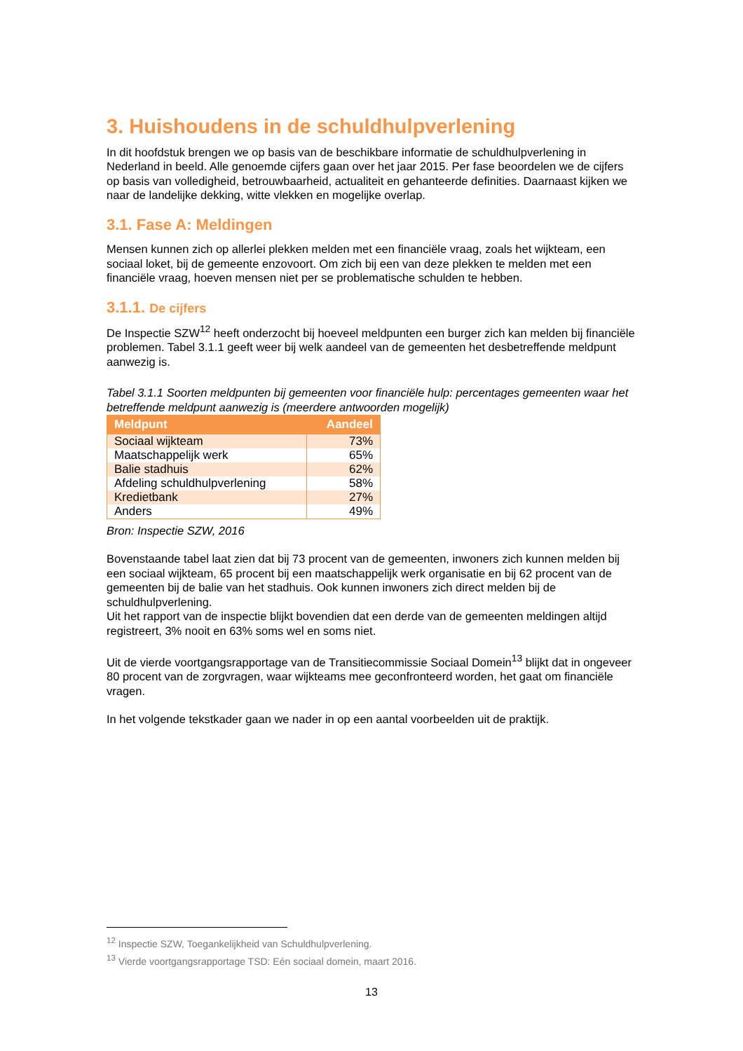3. Huishoudens in de schuldhulpverlening
In dit hoofdstuk brengen we op basis van de beschikbare informatie de schuldhulpverlening in Nederland in beeld. Alle genoemde cijfers gaan over het jaar 2015. Per fase beoordelen we de cijfers op basis van volledigheid, betrouwbaarheid, actualiteit en gehanteerde definities. Daarnaast kijken we naar de landelijke dekking, witte vlekken en mogelijke overlap.
3.1. Fase A: Meldingen
Mensen kunnen zich op allerlei plekken melden met een financiële vraag, zoals het wijkteam, een sociaal loket, bij de gemeente enzovoort. Om zich bij een van deze plekken te melden met een financiële vraag, hoeven mensen niet per se problematische schulden te hebben.
3.1.1. De cijfers
De Inspectie SZW<sup>12</sup> heeft onderzocht bij hoeveel meldpunten een burger zich kan melden bij financiële problemen. Tabel 3.1.1 geeft weer bij welk aandeel van de gemeenten het desbetreffende meldpunt aanwezig is.
Tabel 3.1.1 Soorten meldpunten bij gemeenten voor financiële hulp: percentages gemeenten waar het betreffende meldpunt aanwezig is (meerdere antwoorden mogelijk)
| Meldpunt | Aandeel |
| --- | --- |
| Sociaal wijkteam | 73% |
| Maatschappelijk werk | 65% |
| Balie stadhuis | 62% |
| Afdeling schuldhulpverlening | 58% |
| Kredietbank | 27% |
| Anders | 49% |
Bron: Inspectie SZW, 2016
Bovenstaande tabel laat zien dat bij 73 procent van de gemeenten, inwoners zich kunnen melden bij een sociaal wijkteam, 65 procent bij een maatschappelijk werk organisatie en bij 62 procent van de gemeenten bij de balie van het stadhuis. Ook kunnen inwoners zich direct melden bij de schuldhulpverlening.
Uit het rapport van de inspectie blijkt bovendien dat een derde van de gemeenten meldingen altijd registreert, 3% nooit en 63% soms wel en soms niet.
Uit de vierde voortgangsrapportage van de Transitiecommissie Sociaal Domein<sup>13</sup> blijkt dat in ongeveer 80 procent van de zorgvragen, waar wijkteams mee geconfronteerd worden, het gaat om financiële vragen.
In het volgende tekstkader gaan we nader in op een aantal voorbeelden uit de praktijk.
<sup>12</sup> Inspectie SZW, Toegankelijkheid van Schuldhulpverlening.
<sup>13</sup> Vierde voortgangsrapportage TSD: Eén sociaal domein, maart 2016.
13